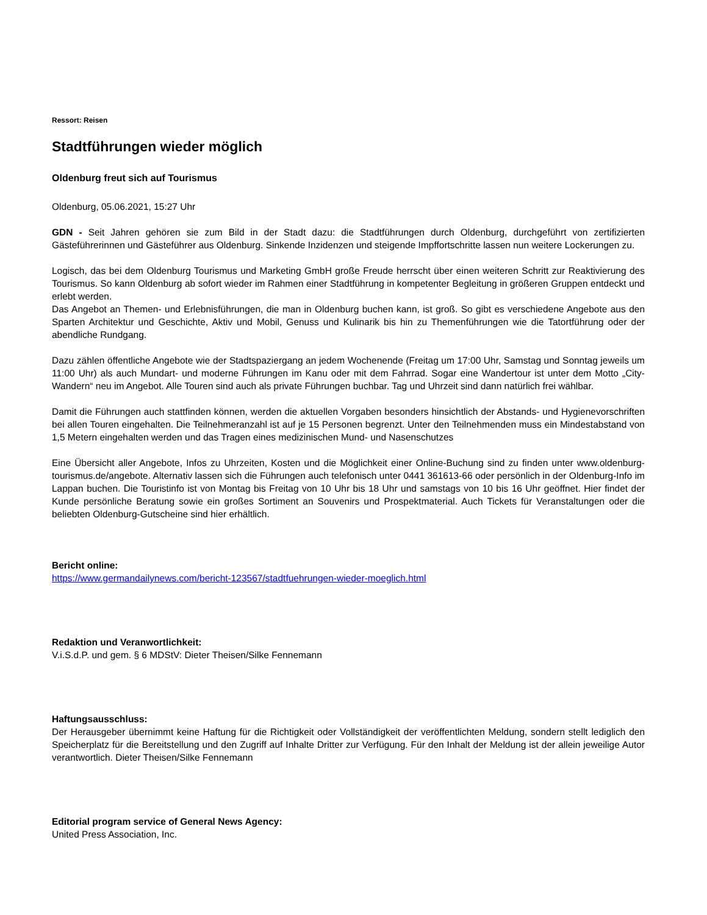Ressort: Reisen
Stadtführungen wieder möglich
Oldenburg freut sich auf Tourismus
Oldenburg, 05.06.2021, 15:27 Uhr
GDN - Seit Jahren gehören sie zum Bild in der Stadt dazu: die Stadtführungen durch Oldenburg, durchgeführt von zertifizierten Gästeführerinnen und Gästeführer aus Oldenburg. Sinkende Inzidenzen und steigende Impffortschritte lassen nun weitere Lockerungen zu.
Logisch, das bei dem Oldenburg Tourismus und Marketing GmbH große Freude herrscht über einen weiteren Schritt zur Reaktivierung des Tourismus. So kann Oldenburg ab sofort wieder im Rahmen einer Stadtführung in kompetenter Begleitung in größeren Gruppen entdeckt und erlebt werden.
Das Angebot an Themen- und Erlebnisführungen, die man in Oldenburg buchen kann, ist groß. So gibt es verschiedene Angebote aus den Sparten Architektur und Geschichte, Aktiv und Mobil, Genuss und Kulinarik bis hin zu Themenführungen wie die Tatortführung oder der abendliche Rundgang.
Dazu zählen öffentliche Angebote wie der Stadtspaziergang an jedem Wochenende (Freitag um 17:00 Uhr, Samstag und Sonntag jeweils um 11:00 Uhr) als auch Mundart- und moderne Führungen im Kanu oder mit dem Fahrrad. Sogar eine Wandertour ist unter dem Motto „City-Wandern“ neu im Angebot. Alle Touren sind auch als private Führungen buchbar. Tag und Uhrzeit sind dann natürlich frei wählbar.
Damit die Führungen auch stattfinden können, werden die aktuellen Vorgaben besonders hinsichtlich der Abstands- und Hygienevorschriften bei allen Touren eingehalten. Die Teilnehmeranzahl ist auf je 15 Personen begrenzt. Unter den Teilnehmenden muss ein Mindestabstand von 1,5 Metern eingehalten werden und das Tragen eines medizinischen Mund- und Nasenschutzes
Eine Übersicht aller Angebote, Infos zu Uhrzeiten, Kosten und die Möglichkeit einer Online-Buchung sind zu finden unter www.oldenburg-tourismus.de/angebote. Alternativ lassen sich die Führungen auch telefonisch unter 0441 361613-66 oder persönlich in der Oldenburg-Info im Lappan buchen. Die Touristinfo ist von Montag bis Freitag von 10 Uhr bis 18 Uhr und samstags von 10 bis 16 Uhr geöffnet. Hier findet der Kunde persönliche Beratung sowie ein großes Sortiment an Souvenirs und Prospektmaterial. Auch Tickets für Veranstaltungen oder die beliebten Oldenburg-Gutscheine sind hier erhältlich.
Bericht online:
https://www.germandailynews.com/bericht-123567/stadtfuehrungen-wieder-moeglich.html
Redaktion und Veranwortlichkeit:
V.i.S.d.P. und gem. § 6 MDStV: Dieter Theisen/Silke Fennemann
Haftungsausschluss:
Der Herausgeber übernimmt keine Haftung für die Richtigkeit oder Vollständigkeit der veröffentlichten Meldung, sondern stellt lediglich den Speicherplatz für die Bereitstellung und den Zugriff auf Inhalte Dritter zur Verfügung. Für den Inhalt der Meldung ist der allein jeweilige Autor verantwortlich. Dieter Theisen/Silke Fennemann
Editorial program service of General News Agency:
United Press Association, Inc.